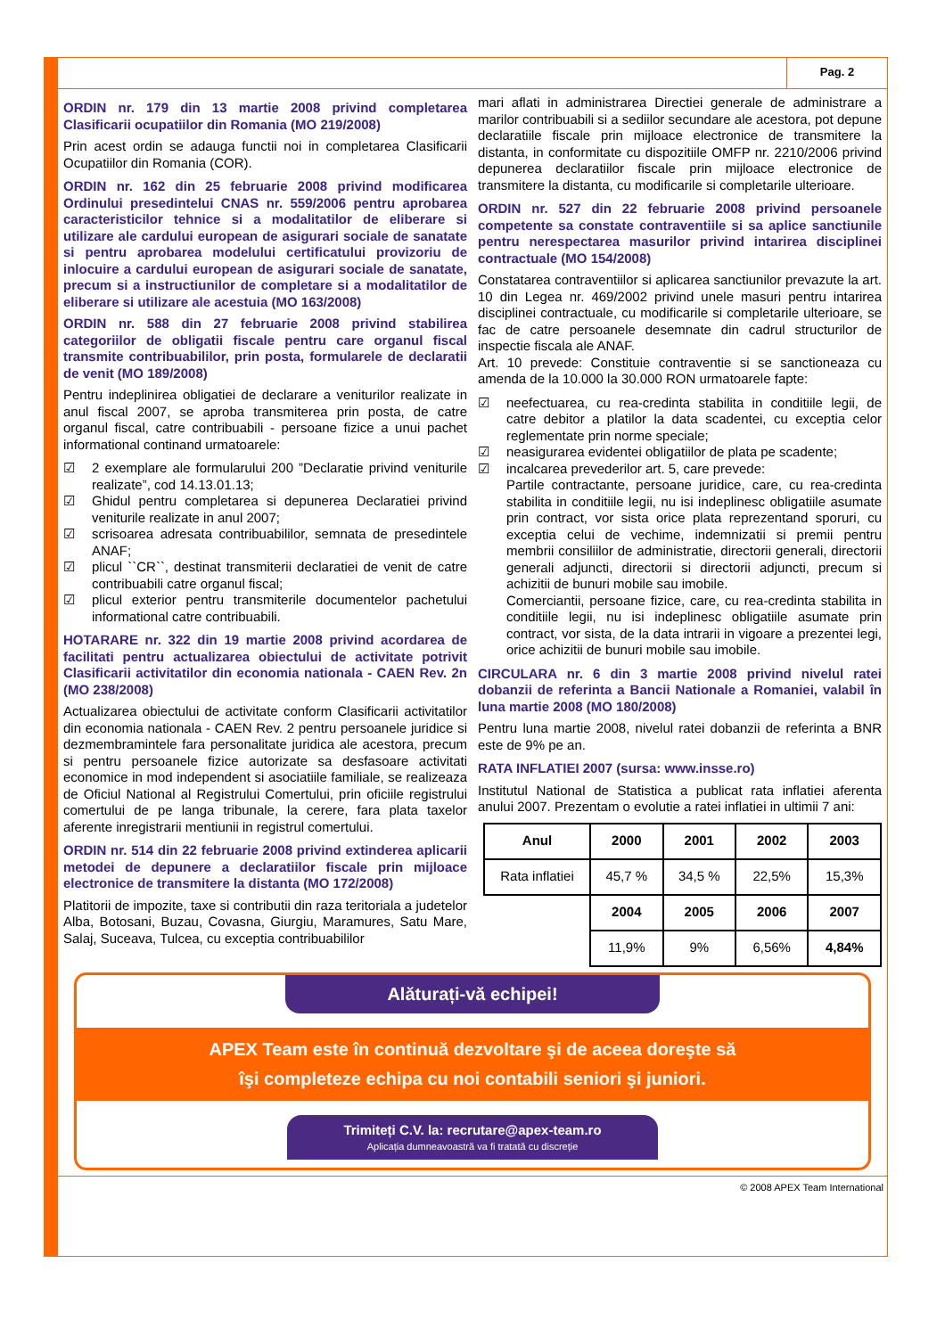Pag. 2
ORDIN nr. 179 din 13 martie 2008 privind completarea Clasificarii ocupatiilor din Romania (MO 219/2008)
Prin acest ordin se adauga functii noi in completarea Clasificarii Ocupatiilor din Romania (COR).
ORDIN nr. 162 din 25 februarie 2008 privind modificarea Ordinului presedintelui CNAS nr. 559/2006 pentru aprobarea caracteristicilor tehnice si a modalitatilor de eliberare si utilizare ale cardului european de asigurari sociale de sanatate si pentru aprobarea modelului certificatului provizoriu de inlocuire a cardului european de asigurari sociale de sanatate, precum si a instructiunilor de completare si a modalitatilor de eliberare si utilizare ale acestuia (MO 163/2008)
ORDIN nr. 588 din 27 februarie 2008 privind stabilirea categoriilor de obligatii fiscale pentru care organul fiscal transmite contribuabililor, prin posta, formularele de declaratii de venit (MO 189/2008)
Pentru indeplinirea obligatiei de declarare a veniturilor realizate in anul fiscal 2007, se aproba transmiterea prin posta, de catre organul fiscal, catre contribuabili - persoane fizice a unui pachet informational continand urmatoarele:
☑ 2 exemplare ale formularului 200 ”Declaratie privind veniturile realizate”, cod 14.13.01.13;
☑ Ghidul pentru completarea si depunerea Declaratiei privind veniturile realizate in anul 2007;
☑ scrisoarea adresata contribuabililor, semnata de presedintele ANAF;
☑ plicul ``CR``, destinat transmiterii declaratiei de venit de catre contribuabili catre organul fiscal;
☑ plicul exterior pentru transmiterile documentelor pachetului informational catre contribuabili.
HOTARARE nr. 322 din 19 martie 2008 privind acordarea de facilitati pentru actualizarea obiectului de activitate potrivit Clasificarii activitatilor din economia nationala - CAEN Rev. 2n (MO 238/2008)
Actualizarea obiectului de activitate conform Clasificarii activitatilor din economia nationala - CAEN Rev. 2 pentru persoanele juridice si dezmembramintele fara personalitate juridica ale acestora, precum si pentru persoanele fizice autorizate sa desfasoare activitati economice in mod independent si asociatiile familiale, se realizeaza de Oficiul National al Registrului Comertului, prin oficiile registrului comertului de pe langa tribunale, la cerere, fara plata taxelor aferente inregistrarii mentiunii in registrul comertului.
ORDIN nr. 514 din 22 februarie 2008 privind extinderea aplicarii metodei de depunere a declaratiilor fiscale prin mijloace electronice de transmitere la distanta (MO 172/2008)
Platitorii de impozite, taxe si contributii din raza teritoriala a judetelor Alba, Botosani, Buzau, Covasna, Giurgiu, Maramures, Satu Mare, Salaj, Suceava, Tulcea, cu exceptia contribuabililor
mari aflati in administrarea Directiei generale de administrare a marilor contribuabili si a sediilor secundare ale acestora, pot depune declaratiile fiscale prin mijloace electronice de transmitere la distanta, in conformitate cu dispozitiile OMFP nr. 2210/2006 privind depunerea declaratiilor fiscale prin mijloace electronice de transmitere la distanta, cu modificarile si completarile ulterioare.
ORDIN nr. 527 din 22 februarie 2008 privind persoanele competente sa constate contraventiile si sa aplice sanctiunile pentru nerespectarea masurilor privind intarirea disciplinei contractuale (MO 154/2008)
Constatarea contraventiilor si aplicarea sanctiunilor prevazute la art. 10 din Legea nr. 469/2002 privind unele masuri pentru intarirea disciplinei contractuale, cu modificarile si completarile ulterioare, se fac de catre persoanele desemnate din cadrul structurilor de inspectie fiscala ale ANAF.
Art. 10 prevede: Constituie contraventie si se sanctioneaza cu amenda de la 10.000 la 30.000 RON urmatoarele fapte:
☑ neefectuarea, cu rea-credinta stabilita in conditiile legii, de catre debitor a platilor la data scadentei, cu exceptia celor reglementate prin norme speciale;
☑ neasigurarea evidentei obligatiilor de plata pe scadente;
☑ incalcarea prevederilor art. 5, care prevede:
Partile contractante, persoane juridice, care, cu rea-credinta stabilita in conditiile legii, nu isi indeplinesc obligatiile asumate prin contract, vor sista orice plata reprezentand sporuri, cu exceptia celui de vechime, indemnizatii si premii pentru membrii consiliilor de administratie, directorii generali, directorii generali adjuncti, directorii si directorii adjuncti, precum si achizitii de bunuri mobile sau imobile.
Comerciantii, persoane fizice, care, cu rea-credinta stabilita in conditiile legii, nu isi indeplinesc obligatiile asumate prin contract, vor sista, de la data intrarii in vigoare a prezentei legi, orice achizitii de bunuri mobile sau imobile.
CIRCULARA nr. 6 din 3 martie 2008 privind nivelul ratei dobanzii de referinta a Bancii Nationale a Romaniei, valabil în luna martie 2008 (MO 180/2008)
Pentru luna martie 2008, nivelul ratei dobanzii de referinta a BNR este de 9% pe an.
RATA INFLATIEI 2007 (sursa: www.insse.ro)
Institutul National de Statistica a publicat rata inflatiei aferenta anului 2007. Prezentam o evolutie a ratei inflatiei in ultimii 7 ani:
| Anul | 2000 | 2001 | 2002 | 2003 |
| --- | --- | --- | --- | --- |
| Rata inflatiei | 45,7 % | 34,5 % | 22,5% | 15,3% |
| | 2004 | 2005 | 2006 | 2007 |
| | 11,9% | 9% | 6,56% | 4,84% |
Alăturați-vă echipei!
APEX Team este în continuă dezvoltare şi de aceea doreşte să
îşi completeze echipa cu noi contabili seniori şi juniori.
Trimiteți C.V. la: recrutare@apex-team.ro
Aplicația dumneavoastră va fi tratată cu discreție
© 2008 APEX Team International